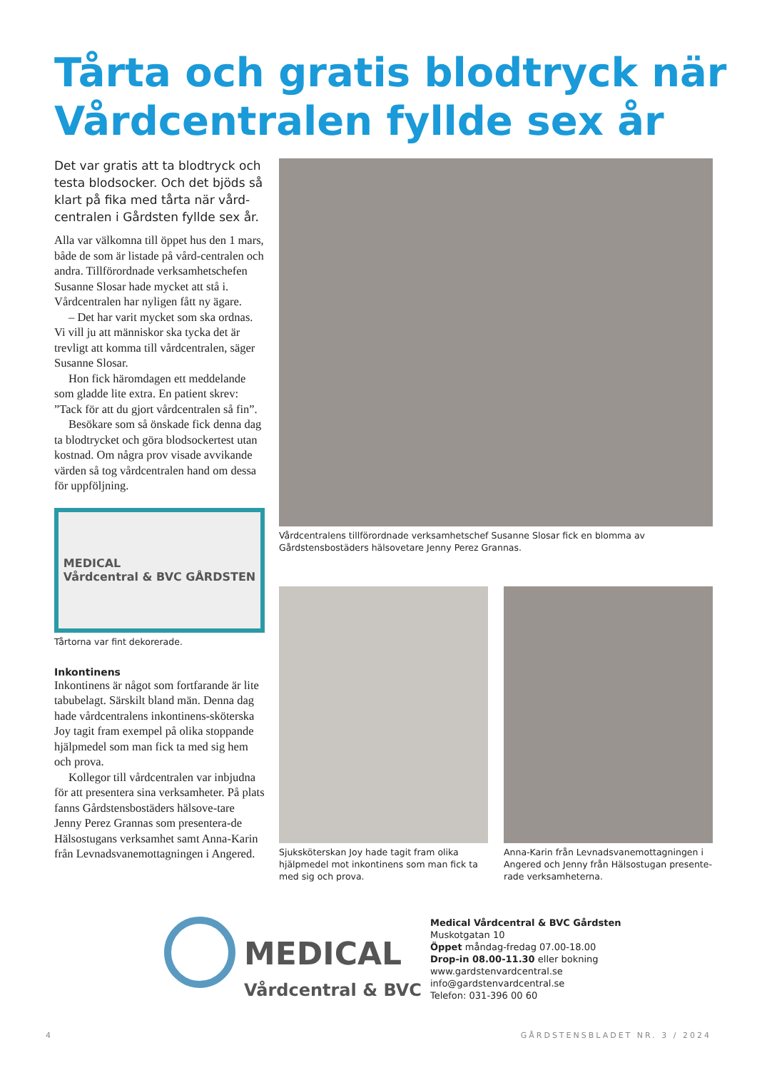Tårta och gratis blodtryck när Vårdcentralen fyllde sex år
Det var gratis att ta blodtryck och testa blodsocker. Och det bjöds så klart på fika med tårta när vård-centralen i Gårdsten fyllde sex år.
Alla var välkomna till öppet hus den 1 mars, både de som är listade på vård-centralen och andra. Tillförordnade verksamhetschefen Susanne Slosar hade mycket att stå i. Vårdcentralen har nyligen fått ny ägare.
– Det har varit mycket som ska ordnas. Vi vill ju att människor ska tycka det är trevligt att komma till vårdcentralen, säger Susanne Slosar.
Hon fick häromdagen ett meddelande som gladde lite extra. En patient skrev: ”Tack för att du gjort vårdcentralen så fin”.
Besökare som så önskade fick denna dag ta blodtrycket och göra blodsockertest utan kostnad. Om några prov visade avvikande värden så tog vårdcentralen hand om dessa för uppföljning.
MEDICAL
Vårdcentral & BVC GÅRDSTEN
Tårtorna var fint dekorerade.
Inkontinens
Inkontinens är något som fortfarande är lite tabubelagt. Särskilt bland män. Denna dag hade vårdcentralens inkontinens-sköterska Joy tagit fram exempel på olika stoppande hjälpmedel som man fick ta med sig hem och prova.
Kollegor till vårdcentralen var inbjudna för att presentera sina verksamheter. På plats fanns Gårdstensbostäders hälsove-tare Jenny Perez Grannas som presentera-de Hälsostugans verksamhet samt Anna-Karin från Levnadsvanemottagningen i Angered.
Vårdcentralens tillförordnade verksamhetschef Susanne Slosar fick en blomma av Gårdstensbostäders hälsovetare Jenny Perez Grannas.
Sjuksköterskan Joy hade tagit fram olika hjälpmedel mot inkontinens som man fick ta med sig och prova.
Anna-Karin från Levnadsvanemottagningen i Angered och Jenny från Hälsostugan presente-rade verksamheterna.
MEDICAL
Vårdcentral & BVC
Medical Vårdcentral & BVC Gårdsten
Muskotgatan 10
Öppet måndag-fredag 07.00-18.00
Drop-in 08.00-11.30 eller bokning
www.gardstenvardcentral.se
info@gardstenvardcentral.se
Telefon: 031-396 00 60
4 GÅRDSTENSBLADET NR. 3 / 2024